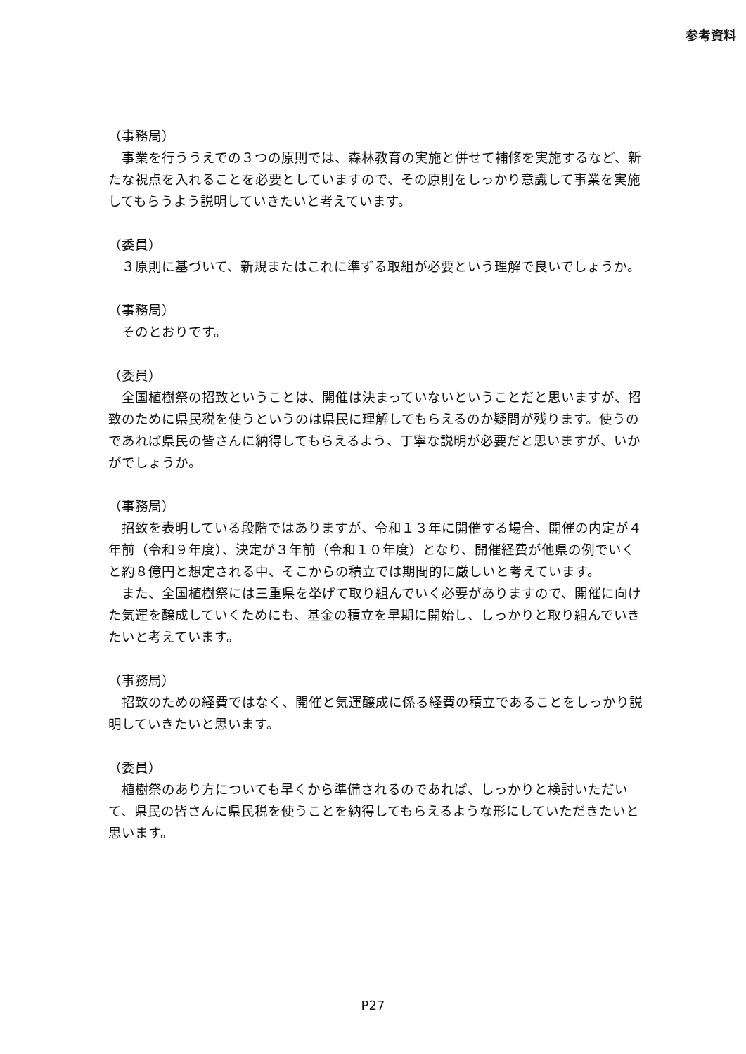参考資料
（事務局）
　事業を行ううえでの３つの原則では、森林教育の実施と併せて補修を実施するなど、新たな視点を入れることを必要としていますので、その原則をしっかり意識して事業を実施してもらうよう説明していきたいと考えています。
（委員）
　３原則に基づいて、新規またはこれに準ずる取組が必要という理解で良いでしょうか。
（事務局）
　そのとおりです。
（委員）
　全国植樹祭の招致ということは、開催は決まっていないということだと思いますが、招致のために県民税を使うというのは県民に理解してもらえるのか疑問が残ります。使うのであれば県民の皆さんに納得してもらえるよう、丁寧な説明が必要だと思いますが、いかがでしょうか。
（事務局）
　招致を表明している段階ではありますが、令和１３年に開催する場合、開催の内定が４年前（令和９年度）、決定が３年前（令和１０年度）となり、開催経費が他県の例でいくと約８億円と想定される中、そこからの積立では期間的に厳しいと考えています。
　また、全国植樹祭には三重県を挙げて取り組んでいく必要がありますので、開催に向けた気運を醸成していくためにも、基金の積立を早期に開始し、しっかりと取り組んでいきたいと考えています。
（事務局）
　招致のための経費ではなく、開催と気運醸成に係る経費の積立であることをしっかり説明していきたいと思います。
（委員）
　植樹祭のあり方についても早くから準備されるのであれば、しっかりと検討いただいて、県民の皆さんに県民税を使うことを納得してもらえるような形にしていただきたいと思います。
P27